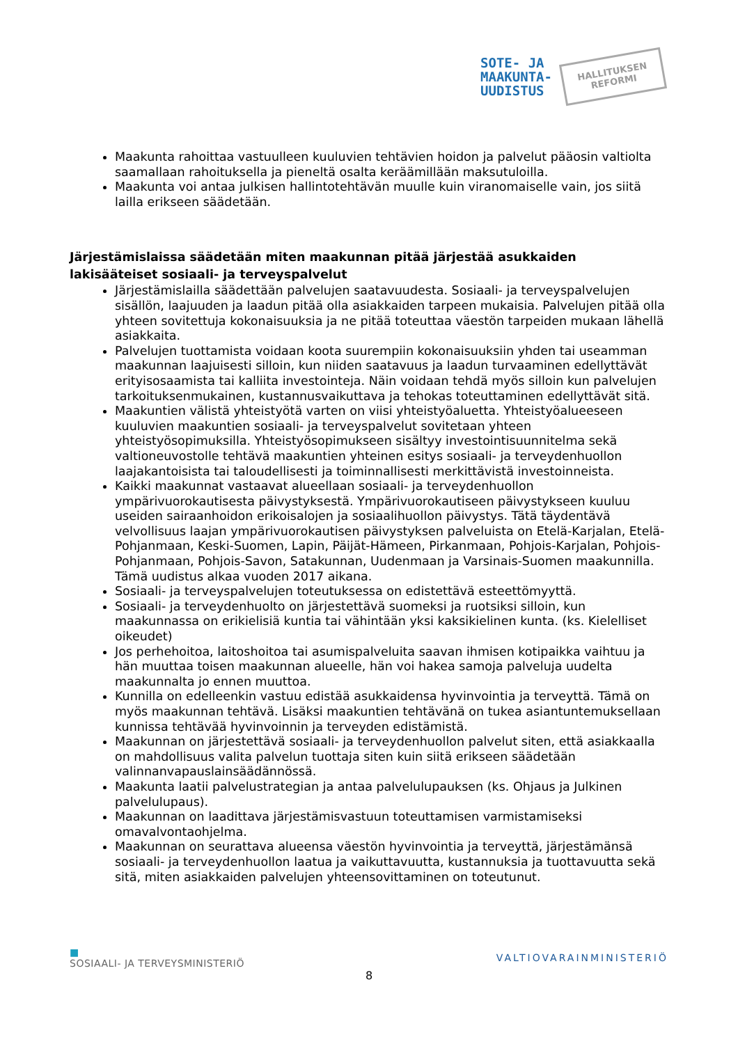SOTE- JA
MAAKUNTA-
UUDISTUS
HALLITUKSEN
REFORMI
Maakunta rahoittaa vastuulleen kuuluvien tehtävien hoidon ja palvelut pääosin valtiolta saamallaan rahoituksella ja pieneltä osalta keräämillään maksutuloilla.
Maakunta voi antaa julkisen hallintotehtävän muulle kuin viranomaiselle vain, jos siitä lailla erikseen säädetään.
Järjestämislaissa säädetään miten maakunnan pitää järjestää asukkaiden lakisääteiset sosiaali- ja terveyspalvelut
Järjestämislailla säädettään palvelujen saatavuudesta. Sosiaali- ja terveyspalvelujen sisällön, laajuuden ja laadun pitää olla asiakkaiden tarpeen mukaisia. Palvelujen pitää olla yhteen sovitettuja kokonaisuuksia ja ne pitää toteuttaa väestön tarpeiden mukaan lähellä asiakkaita.
Palvelujen tuottamista voidaan koota suurempiin kokonaisuuksiin yhden tai useamman maakunnan laajuisesti silloin, kun niiden saatavuus ja laadun turvaaminen edellyttävät erityisosaamista tai kalliita investointeja. Näin voidaan tehdä myös silloin kun palvelujen tarkoituksenmukainen, kustannusvaikuttava ja tehokas toteuttaminen edellyttävät sitä.
Maakuntien välistä yhteistyötä varten on viisi yhteistyöaluetta. Yhteistyöalueeseen kuuluvien maakuntien sosiaali- ja terveyspalvelut sovitetaan yhteen yhteistyösopimuksilla. Yhteistyösopimukseen sisältyy investointisuunnitelma sekä valtioneuvostolle tehtävä maakuntien yhteinen esitys sosiaali- ja terveydenhuollon laajakantoisista tai taloudellisesti ja toiminnallisesti merkittävistä investoinneista.
Kaikki maakunnat vastaavat alueellaan sosiaali- ja terveydenhuollon ympärivuorokautisesta päivystyksestä. Ympärivuorokautiseen päivystykseen kuuluu useiden sairaanhoidon erikoisalojen ja sosiaalihuollon päivystys. Tätä täydentävä velvollisuus laajan ympärivuorokautisen päivystyksen palveluista on Etelä-Karjalan, Etelä-Pohjanmaan, Keski-Suomen, Lapin, Päijät-Hämeen, Pirkanmaan, Pohjois-Karjalan, Pohjois-Pohjanmaan, Pohjois-Savon, Satakunnan, Uudenmaan ja Varsinais-Suomen maakunnilla. Tämä uudistus alkaa vuoden 2017 aikana.
Sosiaali- ja terveyspalvelujen toteutuksessa on edistettävä esteettömyyttä.
Sosiaali- ja terveydenhuolto on järjestettävä suomeksi ja ruotsiksi silloin, kun maakunnassa on erikielisiä kuntia tai vähintään yksi kaksikielinen kunta. (ks. Kielelliset oikeudet)
Jos perhehoitoa, laitoshoitoa tai asumispalveluita saavan ihmisen kotipaikka vaihtuu ja hän muuttaa toisen maakunnan alueelle, hän voi hakea samoja palveluja uudelta maakunnalta jo ennen muuttoa.
Kunnilla on edelleenkin vastuu edistää asukkaidensa hyvinvointia ja terveyttä. Tämä on myös maakunnan tehtävä. Lisäksi maakuntien tehtävänä on tukea asiantuntemuksellaan kunnissa tehtävää hyvinvoinnin ja terveyden edistämistä.
Maakunnan on järjestettävä sosiaali- ja terveydenhuollon palvelut siten, että asiakkaalla on mahdollisuus valita palvelun tuottaja siten kuin siitä erikseen säädetään valinnanvapauslainsäädännössä.
Maakunta laatii palvelustrategian ja antaa palvelulupauksen (ks. Ohjaus ja Julkinen palvelulupaus).
Maakunnan on laadittava järjestämisvastuun toteuttamisen varmistamiseksi omavalvontaohjelma.
Maakunnan on seurattava alueensa väestön hyvinvointia ja terveyttä, järjestämänsä sosiaali- ja terveydenhuollon laatua ja vaikuttavuutta, kustannuksia ja tuottavuutta sekä sitä, miten asiakkaiden palvelujen yhteensovittaminen on toteutunut.
■
SOSIAALI- JA TERVEYSMINISTERIÖ
VALTIOVARAINMINISTERIÖ
8